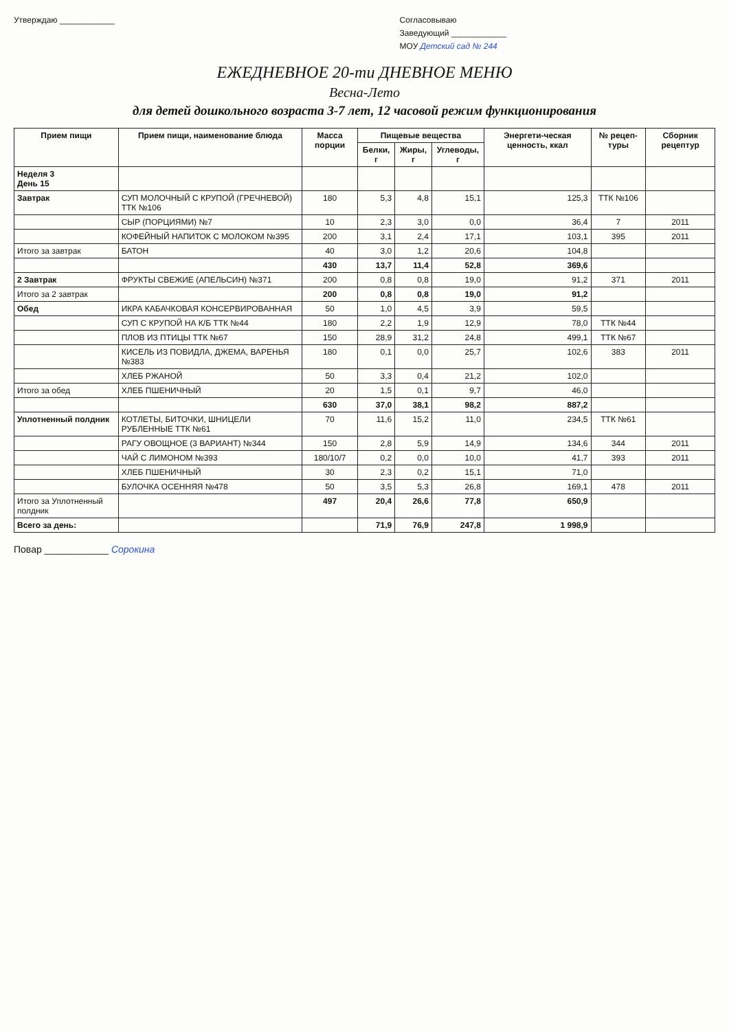Утверждаю ____________ Согласовываю
Заведующий ____________
МОУ Детский сад № 244
ЕЖЕДНЕВНОЕ 20-ти ДНЕВНОЕ МЕНЮ
Весна-Лето
для детей дошкольного возраста 3-7 лет, 12 часовой режим функционирования
| Прием пищи | Прием пищи, наименование блюда | Масса порции | Пищевые вещества | | | Энергети-ческая ценность, ккал | № рецеп-туры | Сборник рецептур |
| --- | --- | --- | --- | --- | --- | --- | --- | --- |
| | | | Белки, г | Жиры, г | Углеводы, г | | | |
| Неделя 3 День 15 | | | | | | | | |
| Завтрак | СУП МОЛОЧНЫЙ С КРУПОЙ (ГРЕЧНЕВОЙ) ТТК №106 | 180 | 5,3 | 4,8 | 15,1 | 125,3 | ТТК №106 | |
| | СЫР (ПОРЦИЯМИ) №7 | 10 | 2,3 | 3,0 | 0,0 | 36,4 | 7 | 2011 |
| | КОФЕЙНЫЙ НАПИТОК С МОЛОКОМ №395 | 200 | 3,1 | 2,4 | 17,1 | 103,1 | 395 | 2011 |
| Итого за завтрак | БАТОН | 40 | 3,0 | 1,2 | 20,6 | 104,8 | | |
| | | 430 | 13,7 | 11,4 | 52,8 | 369,6 | | |
| 2 Завтрак | ФРУКТЫ СВЕЖИЕ (АПЕЛЬСИН) №371 | 200 | 0,8 | 0,8 | 19,0 | 91,2 | 371 | 2011 |
| Итого за 2 завтрак | | 200 | 0,8 | 0,8 | 19,0 | 91,2 | | |
| Обед | ИКРА КАБАЧКОВАЯ КОНСЕРВИРОВАННАЯ | 50 | 1,0 | 4,5 | 3,9 | 59,5 | | |
| | СУП С КРУПОЙ НА К/Б ТТК №44 | 180 | 2,2 | 1,9 | 12,9 | 78,0 | ТТК №44 | |
| | ПЛОВ ИЗ ПТИЦЫ ТТК №67 | 150 | 28,9 | 31,2 | 24,8 | 499,1 | ТТК №67 | |
| | КИСЕЛЬ ИЗ ПОВИДЛА, ДЖЕМА, ВАРЕНЬЯ №383 | 180 | 0,1 | 0,0 | 25,7 | 102,6 | 383 | 2011 |
| | ХЛЕБ РЖАНОЙ | 50 | 3,3 | 0,4 | 21,2 | 102,0 | | |
| Итого за обед | ХЛЕБ ПШЕНИЧНЫЙ | 20 | 1,5 | 0,1 | 9,7 | 46,0 | | |
| | | 630 | 37,0 | 38,1 | 98,2 | 887,2 | | |
| Уплотненный полдник | КОТЛЕТЫ, БИТОЧКИ, ШНИЦЕЛИ РУБЛЕННЫЕ ТТК №61 | 70 | 11,6 | 15,2 | 11,0 | 234,5 | ТТК №61 | |
| | РАГУ ОВОЩНОЕ (3 ВАРИАНТ) №344 | 150 | 2,8 | 5,9 | 14,9 | 134,6 | 344 | 2011 |
| | ЧАЙ С ЛИМОНОМ №393 | 180/10/7 | 0,2 | 0,0 | 10,0 | 41,7 | 393 | 2011 |
| | ХЛЕБ ПШЕНИЧНЫЙ | 30 | 2,3 | 0,2 | 15,1 | 71,0 | | |
| | БУЛОЧКА ОСЕННЯЯ №478 | 50 | 3,5 | 5,3 | 26,8 | 169,1 | 478 | 2011 |
| Итого за Уплотненный полдник | | 497 | 20,4 | 26,6 | 77,8 | 650,9 | | |
| Всего за день: | | | 71,9 | 76,9 | 247,8 | 1 998,9 | | |
Повар ____________ Сорокина